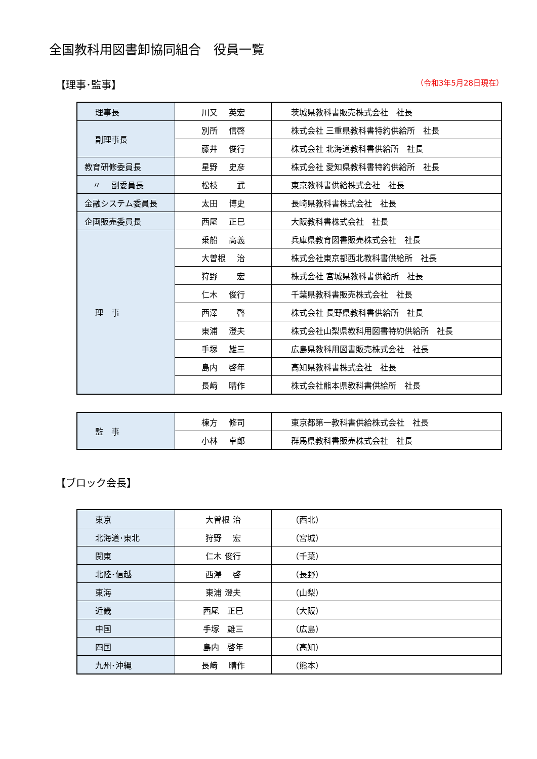全国教科用図書卸協同組合　役員一覧
【理事･監事】 （令和3年5月28日現在）
| 理事長 | 川又 英宏 | 茨城県教科書販売株式会社 社長 |
| 副理事長 | 別所 信啓 | 株式会社 三重県教科書特約供給所 社長 |
| | 藤井 俊行 | 株式会社 北海道教科書供給所 社長 |
| 教育研修委員長 | 星野 史彦 | 株式会社 愛知県教科書特約供給所 社長 |
| 〃 副委員長 | 松枝 武 | 東京教科書供給株式会社 社長 |
| 金融システム委員長 | 太田 博史 | 長崎県教科書株式会社 社長 |
| 企画販売委員長 | 西尾 正巳 | 大阪教科書株式会社 社長 |
| 理 事 | 乗船 高義 | 兵庫県教育図書販売株式会社 社長 |
| | 大曽根 治 | 株式会社東京都西北教科書供給所 社長 |
| | 狩野 宏 | 株式会社 宮城県教科書供給所 社長 |
| | 仁木 俊行 | 千葉県教科書販売株式会社 社長 |
| | 西澤 啓 | 株式会社 長野県教科書供給所 社長 |
| | 東浦 澄夫 | 株式会社山梨県教科用図書特約供給所 社長 |
| | 手塚 雄三 | 広島県教科用図書販売株式会社 社長 |
| | 島内 啓年 | 高知県教科書株式会社 社長 |
| | 長﨑 晴作 | 株式会社熊本県教科書供給所 社長 |
| 監 事 | 棟方 修司 | 東京都第一教科書供給株式会社 社長 |
| | 小林 卓郎 | 群馬県教科書販売株式会社 社長 |
【ブロック会長】
| 東京 | 大曽根 治 | （西北） |
| 北海道･東北 | 狩野 宏 | （宮城） |
| 関東 | 仁木 俊行 | （千葉） |
| 北陸･信越 | 西澤 啓 | （長野） |
| 東海 | 東浦 澄夫 | （山梨） |
| 近畿 | 西尾 正巳 | （大阪） |
| 中国 | 手塚 雄三 | （広島） |
| 四国 | 島内 啓年 | （高知） |
| 九州･沖縄 | 長﨑 晴作 | （熊本） |